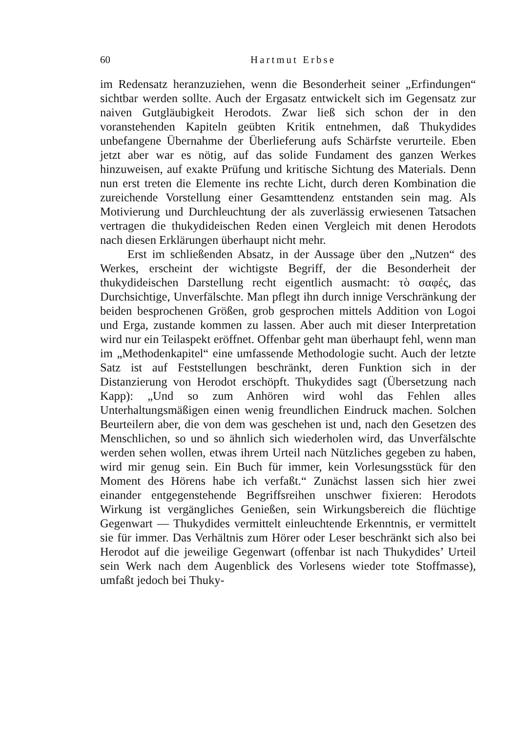60 Hartmut Erbse
im Redensatz heranzuziehen, wenn die Besonderheit seiner „Erfindungen“ sichtbar werden sollte. Auch der Ergasatz entwickelt sich im Gegensatz zur naiven Gutgläubigkeit Herodots. Zwar ließ sich schon der in den voranstehenden Kapiteln geübten Kritik entnehmen, daß Thukydides unbefangene Übernahme der Überlieferung aufs Schärfste verurteile. Eben jetzt aber war es nötig, auf das solide Fundament des ganzen Werkes hinzuweisen, auf exakte Prüfung und kritische Sichtung des Materials. Denn nun erst treten die Elemente ins rechte Licht, durch deren Kombination die zureichende Vorstellung einer Gesamttendenz entstanden sein mag. Als Motivierung und Durchleuchtung der als zuverlässig erwiesenen Tatsachen vertragen die thukydideischen Reden einen Vergleich mit denen Herodots nach diesen Erklärungen überhaupt nicht mehr.
Erst im schließenden Absatz, in der Aussage über den „Nutzen“ des Werkes, erscheint der wichtigste Begriff, der die Besonderheit der thukydideischen Darstellung recht eigentlich ausmacht: τὸ σαφές, das Durchsichtige, Unverfälschte. Man pflegt ihn durch innige Verschränkung der beiden besprochenen Größen, grob gesprochen mittels Addition von Logoi und Erga, zustande kommen zu lassen. Aber auch mit dieser Interpretation wird nur ein Teilaspekt eröffnet. Offenbar geht man überhaupt fehl, wenn man im „Methodenkapitel“ eine umfassende Methodologie sucht. Auch der letzte Satz ist auf Feststellungen beschränkt, deren Funktion sich in der Distanzierung von Herodot erschöpft. Thukydides sagt (Übersetzung nach Kapp): „Und so zum Anhören wird wohl das Fehlen alles Unterhaltungsmäßigen einen wenig freundlichen Eindruck machen. Solchen Beurteilern aber, die von dem was geschehen ist und, nach den Gesetzen des Menschlichen, so und so ähnlich sich wiederholen wird, das Unverfälschte werden sehen wollen, etwas ihrem Urteil nach Nützliches gegeben zu haben, wird mir genug sein. Ein Buch für immer, kein Vorlesungsstück für den Moment des Hörens habe ich verfaßt.“ Zunächst lassen sich hier zwei einander entgegenstehende Begriffsreihen unschwer fixieren: Herodots Wirkung ist vergängliches Genießen, sein Wirkungsbereich die flüchtige Gegenwart — Thukydides vermittelt einleuchtende Erkenntnis, er vermittelt sie für immer. Das Verhältnis zum Hörer oder Leser beschränkt sich also bei Herodot auf die jeweilige Gegenwart (offenbar ist nach Thukydides’ Urteil sein Werk nach dem Augenblick des Vorlesens wieder tote Stoffmasse), umfaßt jedoch bei Thuky-